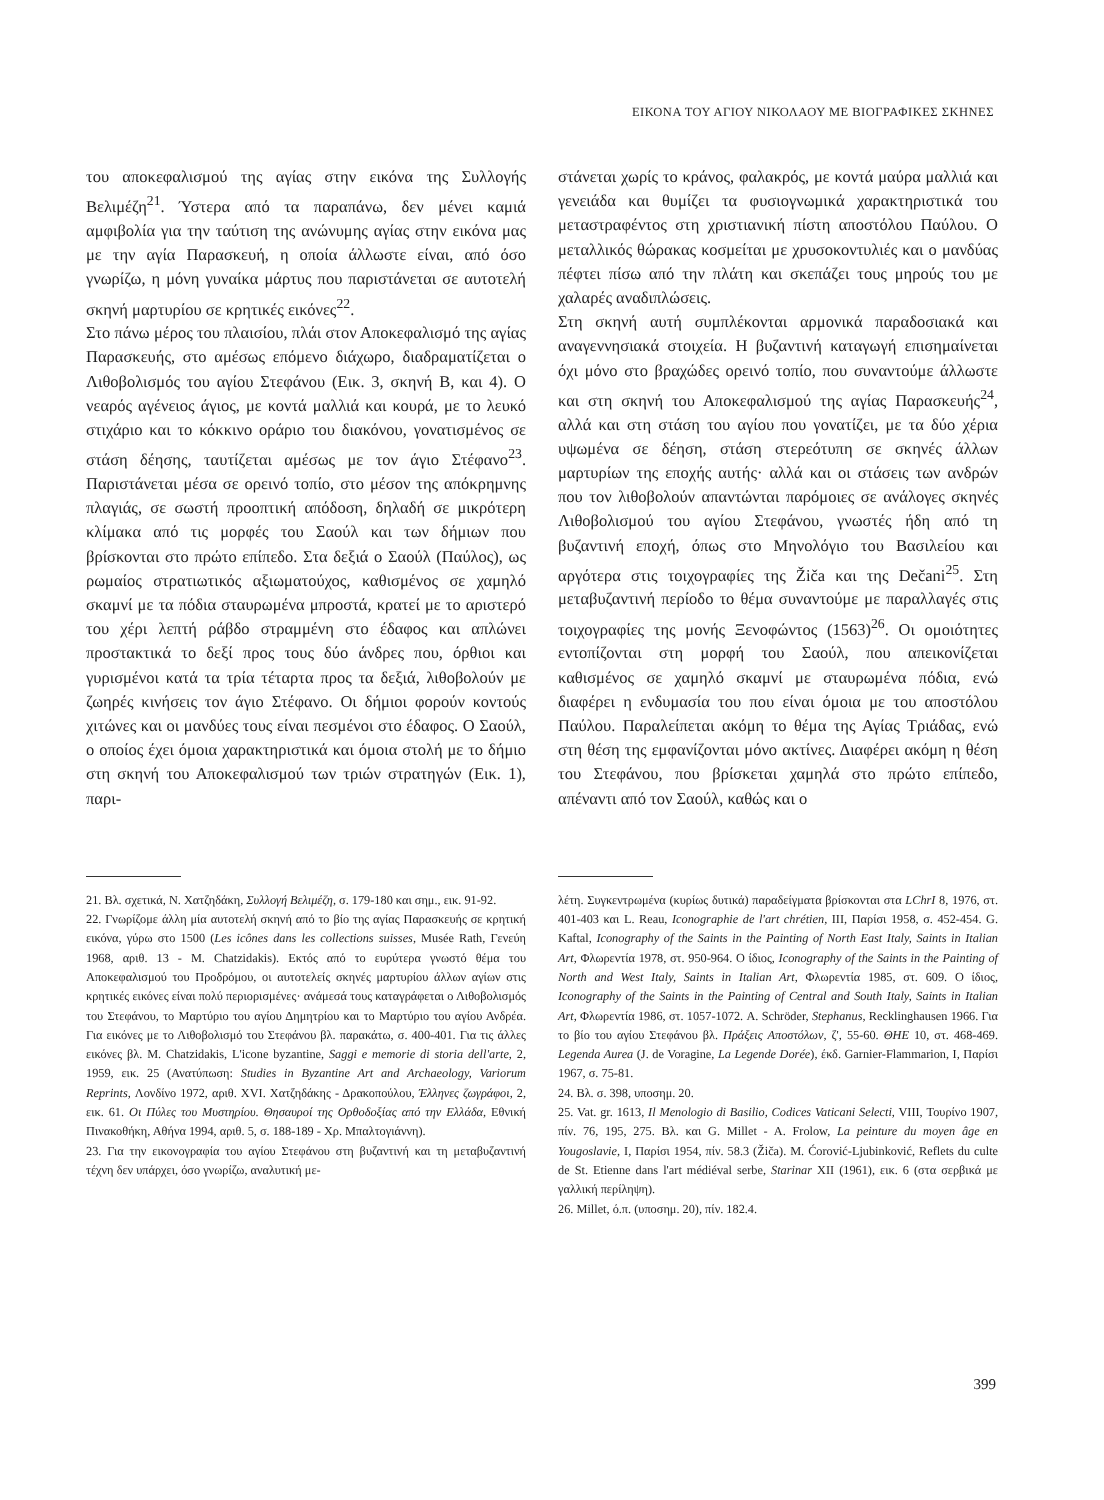ΕΙΚΟΝΑ ΤΟΥ ΑΓΙΟΥ ΝΙΚΟΛΑΟΥ ΜΕ ΒΙΟΓΡΑΦΙΚΕΣ ΣΚΗΝΕΣ
του αποκεφαλισμού της αγίας στην εικόνα της Συλλογής Βελιμέζη<sup>21</sup>. Ύστερα από τα παραπάνω, δεν μένει καμιά αμφιβολία για την ταύτιση της ανώνυμης αγίας στην εικόνα μας με την αγία Παρασκευή, η οποία άλλωστε είναι, από όσο γνωρίζω, η μόνη γυναίκα μάρτυς που παριστάνεται σε αυτοτελή σκηνή μαρτυρίου σε κρητικές εικόνες<sup>22</sup>.
Στο πάνω μέρος του πλαισίου, πλάι στον Αποκεφαλισμό της αγίας Παρασκευής, στο αμέσως επόμενο διάχωρο, διαδραματίζεται ο Λιθοβολισμός του αγίου Στεφάνου (Εικ. 3, σκηνή Β, και 4). Ο νεαρός αγένειος άγιος, με κοντά μαλλιά και κουρά, με το λευκό στιχάριο και το κόκκινο οράριο του διακόνου, γονατισμένος σε στάση δέησης, ταυτίζεται αμέσως με τον άγιο Στέφανο<sup>23</sup>. Παριστάνεται μέσα σε ορεινό τοπίο, στο μέσον της απόκρημνης πλαγιάς, σε σωστή προοπτική απόδοση, δηλαδή σε μικρότερη κλίμακα από τις μορφές του Σαούλ και των δήμιων που βρίσκονται στο πρώτο επίπεδο. Στα δεξιά ο Σαούλ (Παύλος), ως ρωμαίος στρατιωτικός αξιωματούχος, καθισμένος σε χαμηλό σκαμνί με τα πόδια σταυρωμένα μπροστά, κρατεί με το αριστερό του χέρι λεπτή ράβδο στραμμένη στο έδαφος και απλώνει προστακτικά το δεξί προς τους δύο άνδρες που, όρθιοι και γυρισμένοι κατά τα τρία τέταρτα προς τα δεξιά, λιθοβολούν με ζωηρές κινήσεις τον άγιο Στέφανο. Οι δήμιοι φορούν κοντούς χιτώνες και οι μανδύες τους είναι πεσμένοι στο έδαφος. Ο Σαούλ, ο οποίος έχει όμοια χαρακτηριστικά και όμοια στολή με το δήμιο στη σκηνή του Αποκεφαλισμού των τριών στρατηγών (Εικ. 1), παρι-
21. Βλ. σχετικά, Ν. Χατζηδάκη, Συλλογή Βελιμέζη, σ. 179-180 και σημ., εικ. 91-92.
22. Γνωρίζομε άλλη μία αυτοτελή σκηνή από το βίο της αγίας Παρασκευής σε κρητική εικόνα, γύρω στο 1500 (Les icônes dans les collections suisses, Musée Rath, Γενεύη 1968, αριθ. 13 - M. Chatzidakis). Εκτός από το ευρύτερα γνωστό θέμα του Αποκεφαλισμού του Προδρόμου, οι αυτοτελείς σκηνές μαρτυρίου άλλων αγίων στις κρητικές εικόνες είναι πολύ περιορισμένες· ανάμεσά τους καταγράφεται ο Λιθοβολισμός του Στεφάνου, το Μαρτύριο του αγίου Δημητρίου και το Μαρτύριο του αγίου Ανδρέα. Για εικόνες με το Λιθοβολισμό του Στεφάνου βλ. παρακάτω, σ. 400-401. Για τις άλλες εικόνες βλ. M. Chatzidakis, L'icone byzantine, Saggi e memorie di storia dell'arte, 2, 1959, εικ. 25 (Ανατύπωση: Studies in Byzantine Art and Archaeology, Variorum Reprints, Λονδίνο 1972, αριθ. XVI. Χατζηδάκης - Δρακοπούλου, Έλληνες ζωγράφοι, 2, εικ. 61. Οι Πύλες του Μυστηρίου. Θησαυροί της Ορθοδοξίας από την Ελλάδα, Εθνική Πινακοθήκη, Αθήνα 1994, αριθ. 5, σ. 188-189 - Χρ. Μπαλτογιάννη).
23. Για την εικονογραφία του αγίου Στεφάνου στη βυζαντινή και τη μεταβυζαντινή τέχνη δεν υπάρχει, όσο γνωρίζω, αναλυτική με-
στάνεται χωρίς το κράνος, φαλακρός, με κοντά μαύρα μαλλιά και γενειάδα και θυμίζει τα φυσιογνωμικά χαρακτηριστικά του μεταστραφέντος στη χριστιανική πίστη αποστόλου Παύλου. Ο μεταλλικός θώρακας κοσμείται με χρυσοκοντυλιές και ο μανδύας πέφτει πίσω από την πλάτη και σκεπάζει τους μηρούς του με χαλαρές αναδιπλώσεις.
Στη σκηνή αυτή συμπλέκονται αρμονικά παραδοσιακά και αναγεννησιακά στοιχεία. Η βυζαντινή καταγωγή επισημαίνεται όχι μόνο στο βραχώδες ορεινό τοπίο, που συναντούμε άλλωστε και στη σκηνή του Αποκεφαλισμού της αγίας Παρασκευής<sup>24</sup>, αλλά και στη στάση του αγίου που γονατίζει, με τα δύο χέρια υψωμένα σε δέηση, στάση στερεότυπη σε σκηνές άλλων μαρτυρίων της εποχής αυτής· αλλά και οι στάσεις των ανδρών που τον λιθοβολούν απαντώνται παρόμοιες σε ανάλογες σκηνές Λιθοβολισμού του αγίου Στεφάνου, γνωστές ήδη από τη βυζαντινή εποχή, όπως στο Μηνολόγιο του Βασιλείου και αργότερα στις τοιχογραφίες της Žiča και της Dečani<sup>25</sup>. Στη μεταβυζαντινή περίοδο το θέμα συναντούμε με παραλλαγές στις τοιχογραφίες της μονής Ξενοφώντος (1563)<sup>26</sup>. Οι ομοιότητες εντοπίζονται στη μορφή του Σαούλ, που απεικονίζεται καθισμένος σε χαμηλό σκαμνί με σταυρωμένα πόδια, ενώ διαφέρει η ενδυμασία του που είναι όμοια με του αποστόλου Παύλου. Παραλείπεται ακόμη το θέμα της Αγίας Τριάδας, ενώ στη θέση της εμφανίζονται μόνο ακτίνες. Διαφέρει ακόμη η θέση του Στεφάνου, που βρίσκεται χαμηλά στο πρώτο επίπεδο, απέναντι από τον Σαούλ, καθώς και ο
λέτη. Συγκεντρωμένα (κυρίως δυτικά) παραδείγματα βρίσκονται στα LChrI 8, 1976, στ. 401-403 και L. Reau, Iconographie de l'art chrétien, III, Παρίσι 1958, σ. 452-454. G. Kaftal, Iconography of the Saints in the Painting of North East Italy, Saints in Italian Art, Φλωρεντία 1978, στ. 950-964. Ο ίδιος, Iconography of the Saints in the Painting of North and West Italy, Saints in Italian Art, Φλωρεντία 1985, στ. 609. Ο ίδιος, Iconography of the Saints in the Painting of Central and South Italy, Saints in Italian Art, Φλωρεντία 1986, στ. 1057-1072. A. Schröder, Stephanus, Recklinghausen 1966. Για το βίο του αγίου Στεφάνου βλ. Πράξεις Αποστόλων, ζ', 55-60. ΘΗΕ 10, στ. 468-469. Legenda Aurea (J. de Voragine, La Legende Dorée), έκδ. Garnier-Flammarion, I, Παρίσι 1967, σ. 75-81.
24. Βλ. σ. 398, υποσημ. 20.
25. Vat. gr. 1613, Il Menologio di Basilio, Codices Vaticani Selecti, VIII, Τουρίνο 1907, πίν. 76, 195, 275. Βλ. και G. Millet - A. Frolow, La peinture du moyen âge en Yougoslavie, I, Παρίσι 1954, πίν. 58.3 (Žiča). M. Ćorović-Ljubinković, Reflets du culte de St. Etienne dans l'art médiéval serbe, Starinar XII (1961), εικ. 6 (στα σερβικά με γαλλική περίληψη).
26. Millet, ό.π. (υποσημ. 20), πίν. 182.4.
399